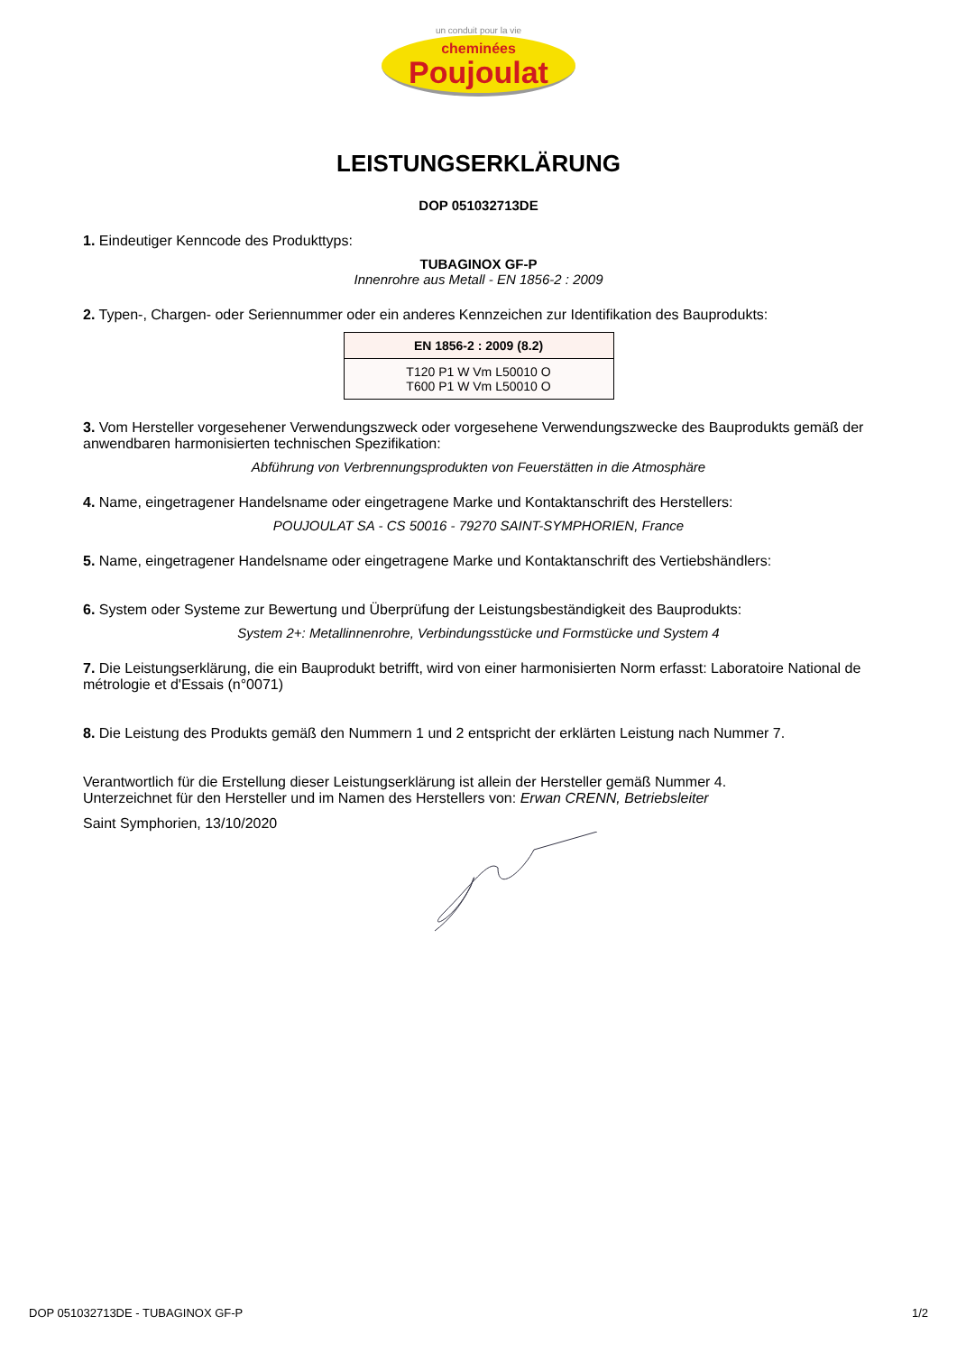un conduit pour la vie
cheminées
Poujoulat
LEISTUNGSERKLÄRUNG
DOP 051032713DE
1. Eindeutiger Kenncode des Produkttyps:
TUBAGINOX GF-P
Innenrohre aus Metall - EN 1856-2 : 2009
2. Typen-, Chargen- oder Seriennummer oder ein anderes Kennzeichen zur Identifikation des Bauprodukts:
| EN 1856-2 : 2009 (8.2) |
| --- |
| T120 P1 W Vm L50010 O T600 P1 W Vm L50010 O |
3. Vom Hersteller vorgesehener Verwendungszweck oder vorgesehene Verwendungszwecke des Bauprodukts gemäß der anwendbaren harmonisierten technischen Spezifikation:
Abführung von Verbrennungsprodukten von Feuerstätten in die Atmosphäre
4. Name, eingetragener Handelsname oder eingetragene Marke und Kontaktanschrift des Herstellers:
POUJOULAT SA - CS 50016 - 79270 SAINT-SYMPHORIEN, France
5. Name, eingetragener Handelsname oder eingetragene Marke und Kontaktanschrift des Vertiebshändlers:
6. System oder Systeme zur Bewertung und Überprüfung der Leistungsbeständigkeit des Bauprodukts:
System 2+: Metallinnenrohre, Verbindungsstücke und Formstücke und System 4
7. Die Leistungserklärung, die ein Bauprodukt betrifft, wird von einer harmonisierten Norm erfasst: Laboratoire National de métrologie et d'Essais (n°0071)
8. Die Leistung des Produkts gemäß den Nummern 1 und 2 entspricht der erklärten Leistung nach Nummer 7.
Verantwortlich für die Erstellung dieser Leistungserklärung ist allein der Hersteller gemäß Nummer 4.
Unterzeichnet für den Hersteller und im Namen des Herstellers von: Erwan CRENN, Betriebsleiter
Saint Symphorien, 13/10/2020
DOP 051032713DE - TUBAGINOX GF-P 1/2